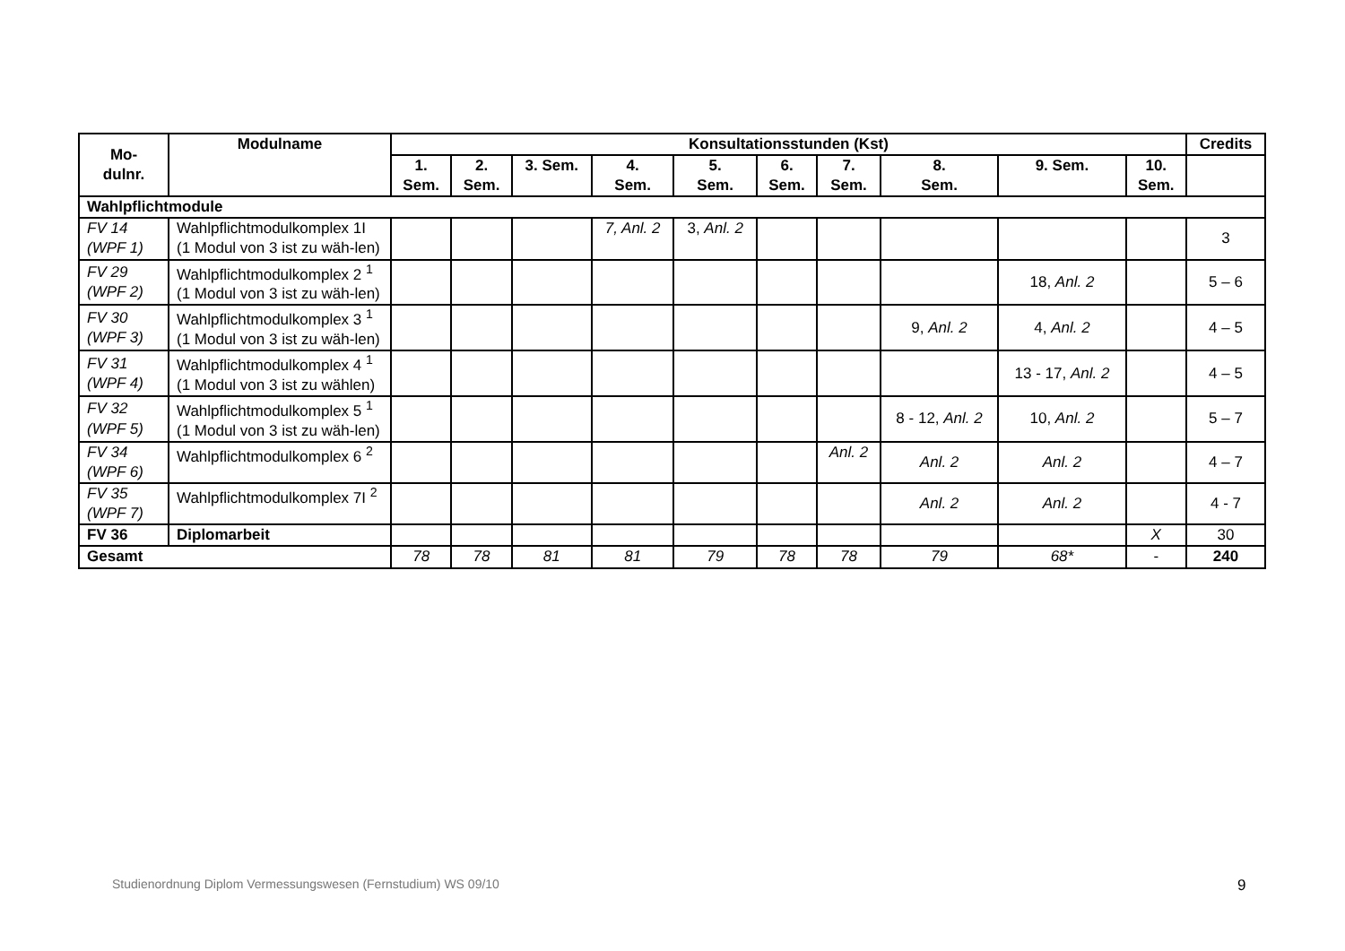| Mo- dulnr. | Modulname | Konsultationsstunden (Kst) | | | | | | | | | | Credits |
| --- | --- | --- | --- | --- | --- | --- | --- | --- | --- | --- | --- | --- |
| | | 1. Sem. | 2. Sem. | 3. Sem. | 4. Sem. | 5. Sem. | 6. Sem. | 7. Sem. | 8. Sem. | 9. Sem. | 10. Sem. | |
| Wahlpflichtmodule | | | | | | | | | | | | |
| FV 14 (WPF 1) | Wahlpflichtmodulkomplex 1I (1 Modul von 3 ist zu wäh-len) | | | | 7, Anl. 2 | 3, Anl. 2 | | | | | | 3 |
| FV 29 (WPF 2) | Wahlpflichtmodulkomplex 2 <sup>1</sup> (1 Modul von 3 ist zu wäh-len) | | | | | | | | | 18, Anl. 2 | | 5 – 6 |
| FV 30 (WPF 3) | Wahlpflichtmodulkomplex 3 <sup>1</sup> (1 Modul von 3 ist zu wäh-len) | | | | | | | | 9, Anl. 2 | 4, Anl. 2 | | 4 – 5 |
| FV 31 (WPF 4) | Wahlpflichtmodulkomplex 4 <sup>1</sup> (1 Modul von 3 ist zu wählen) | | | | | | | | | 13 - 17, Anl. 2 | | 4 – 5 |
| FV 32 (WPF 5) | Wahlpflichtmodulkomplex 5 <sup>1</sup> (1 Modul von 3 ist zu wäh-len) | | | | | | | | 8 - 12, Anl. 2 | 10, Anl. 2 | | 5 – 7 |
| FV 34 (WPF 6) | Wahlpflichtmodulkomplex 6 <sup>2</sup> | | | | | | | Anl. 2 | Anl. 2 | Anl. 2 | | 4 – 7 |
| FV 35 (WPF 7) | Wahlpflichtmodulkomplex 7I <sup>2</sup> | | | | | | | | Anl. 2 | Anl. 2 | | 4 - 7 |
| FV 36 | Diplomarbeit | | | | | | | | | | X | 30 |
| Gesamt | | 78 | 78 | 81 | 81 | 79 | 78 | 78 | 79 | 68* | - | 240 |
Studienordnung Diplom Vermessungswesen (Fernstudium) WS 09/10
9